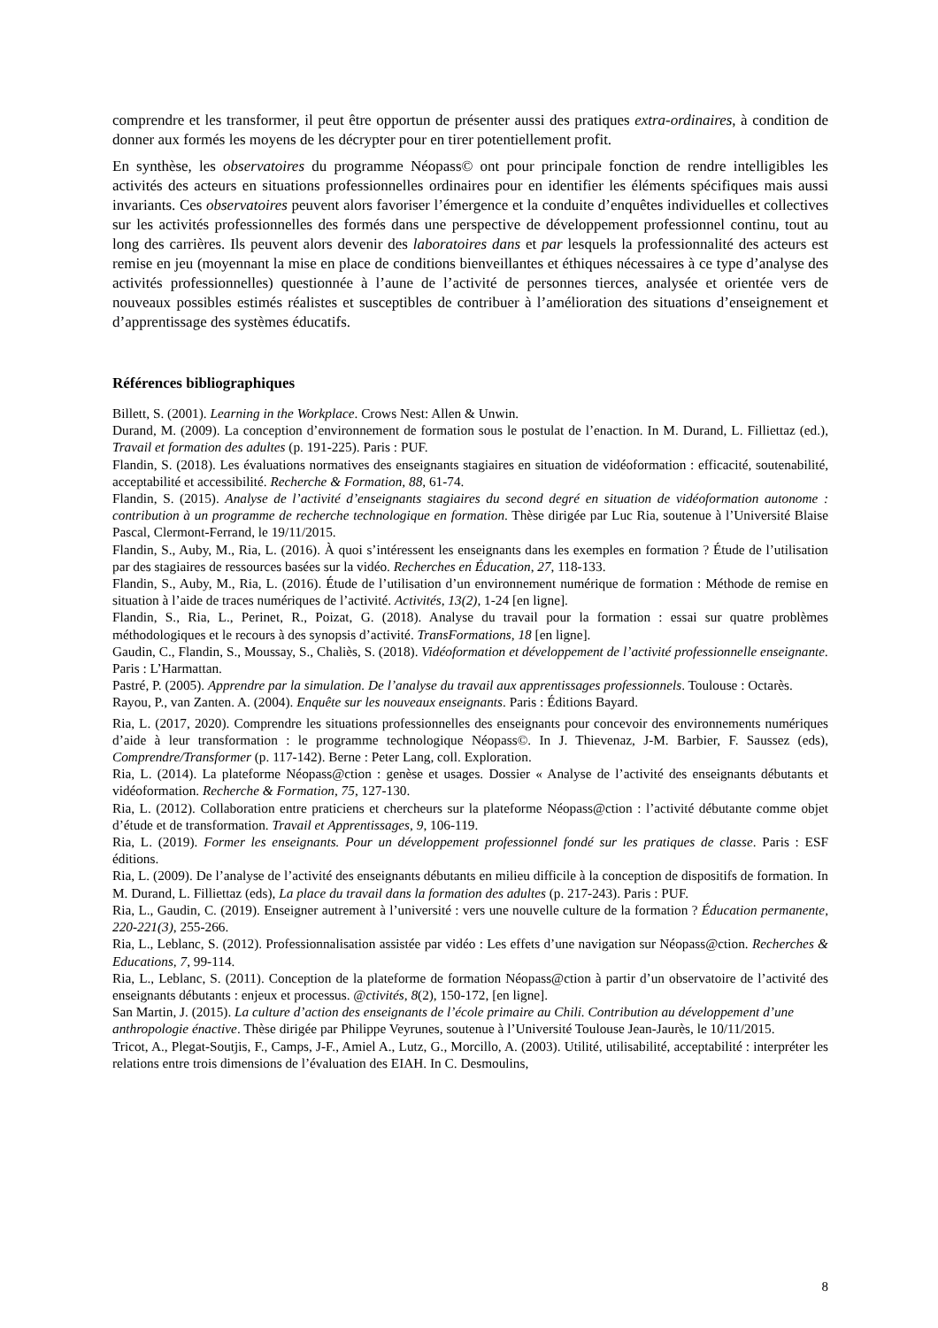comprendre et les transformer, il peut être opportun de présenter aussi des pratiques extra-ordinaires, à condition de donner aux formés les moyens de les décrypter pour en tirer potentiellement profit.
En synthèse, les observatoires du programme Néopass© ont pour principale fonction de rendre intelligibles les activités des acteurs en situations professionnelles ordinaires pour en identifier les éléments spécifiques mais aussi invariants. Ces observatoires peuvent alors favoriser l’émergence et la conduite d’enquêtes individuelles et collectives sur les activités professionnelles des formés dans une perspective de développement professionnel continu, tout au long des carrières. Ils peuvent alors devenir des laboratoires dans et par lesquels la professionnalité des acteurs est remise en jeu (moyennant la mise en place de conditions bienveillantes et éthiques nécessaires à ce type d’analyse des activités professionnelles) questionnée à l’aune de l’activité de personnes tierces, analysée et orientée vers de nouveaux possibles estimés réalistes et susceptibles de contribuer à l’amélioration des situations d’enseignement et d’apprentissage des systèmes éducatifs.
Références bibliographiques
Billett, S. (2001). Learning in the Workplace. Crows Nest: Allen & Unwin.
Durand, M. (2009). La conception d’environnement de formation sous le postulat de l’enaction. In M. Durand, L. Filliettaz (ed.), Travail et formation des adultes (p. 191-225). Paris : PUF.
Flandin, S. (2018). Les évaluations normatives des enseignants stagiaires en situation de vidéoformation : efficacité, soutenabilité, acceptabilité et accessibilité. Recherche & Formation, 88, 61-74.
Flandin, S. (2015). Analyse de l’activité d’enseignants stagiaires du second degré en situation de vidéoformation autonome : contribution à un programme de recherche technologique en formation. Thèse dirigée par Luc Ria, soutenue à l’Université Blaise Pascal, Clermont-Ferrand, le 19/11/2015.
Flandin, S., Auby, M., Ria, L. (2016). À quoi s’intéressent les enseignants dans les exemples en formation ? Étude de l’utilisation par des stagiaires de ressources basées sur la vidéo. Recherches en Éducation, 27, 118-133.
Flandin, S., Auby, M., Ria, L. (2016). Étude de l’utilisation d’un environnement numérique de formation : Méthode de remise en situation à l’aide de traces numériques de l’activité. Activités, 13(2), 1-24 [en ligne].
Flandin, S., Ria, L., Perinet, R., Poizat, G. (2018). Analyse du travail pour la formation : essai sur quatre problèmes méthodologiques et le recours à des synopsis d’activité. TransFormations, 18 [en ligne].
Gaudin, C., Flandin, S., Moussay, S., Chaliès, S. (2018). Vidéoformation et développement de l’activité professionnelle enseignante. Paris : L’Harmattan.
Pastré, P. (2005). Apprendre par la simulation. De l’analyse du travail aux apprentissages professionnels. Toulouse : Octarès.
Rayou, P., van Zanten. A. (2004). Enquête sur les nouveaux enseignants. Paris : Éditions Bayard.
Ria, L. (2017, 2020). Comprendre les situations professionnelles des enseignants pour concevoir des environnements numériques d’aide à leur transformation : le programme technologique Néopass©. In J. Thievenaz, J-M. Barbier, F. Saussez (eds), Comprendre/Transformer (p. 117-142). Berne : Peter Lang, coll. Exploration.
Ria, L. (2014). La plateforme Néopass@ction : genèse et usages. Dossier « Analyse de l’activité des enseignants débutants et vidéoformation. Recherche & Formation, 75, 127-130.
Ria, L. (2012). Collaboration entre praticiens et chercheurs sur la plateforme Néopass@ction : l’activité débutante comme objet d’étude et de transformation. Travail et Apprentissages, 9, 106-119.
Ria, L. (2019). Former les enseignants. Pour un développement professionnel fondé sur les pratiques de classe. Paris : ESF éditions.
Ria, L. (2009). De l’analyse de l’activité des enseignants débutants en milieu difficile à la conception de dispositifs de formation. In M. Durand, L. Filliettaz (eds), La place du travail dans la formation des adultes (p. 217-243). Paris : PUF.
Ria, L., Gaudin, C. (2019). Enseigner autrement à l’université : vers une nouvelle culture de la formation ? Éducation permanente, 220-221(3), 255-266.
Ria, L., Leblanc, S. (2012). Professionnalisation assistée par vidéo : Les effets d’une navigation sur Néopass@ction. Recherches & Educations, 7, 99-114.
Ria, L., Leblanc, S. (2011). Conception de la plateforme de formation Néopass@ction à partir d’un observatoire de l’activité des enseignants débutants : enjeux et processus. @ctivités, 8(2), 150-172, [en ligne].
San Martin, J. (2015). La culture d’action des enseignants de l’école primaire au Chili. Contribution au développement d’une anthropologie énactive. Thèse dirigée par Philippe Veyrunes, soutenue à l’Université Toulouse Jean-Jaurès, le 10/11/2015.
Tricot, A., Plegat-Soutjis, F., Camps, J-F., Amiel A., Lutz, G., Morcillo, A. (2003). Utilité, utilisabilité, acceptabilité : interpréter les relations entre trois dimensions de l’évaluation des EIAH. In C. Desmoulins,
8